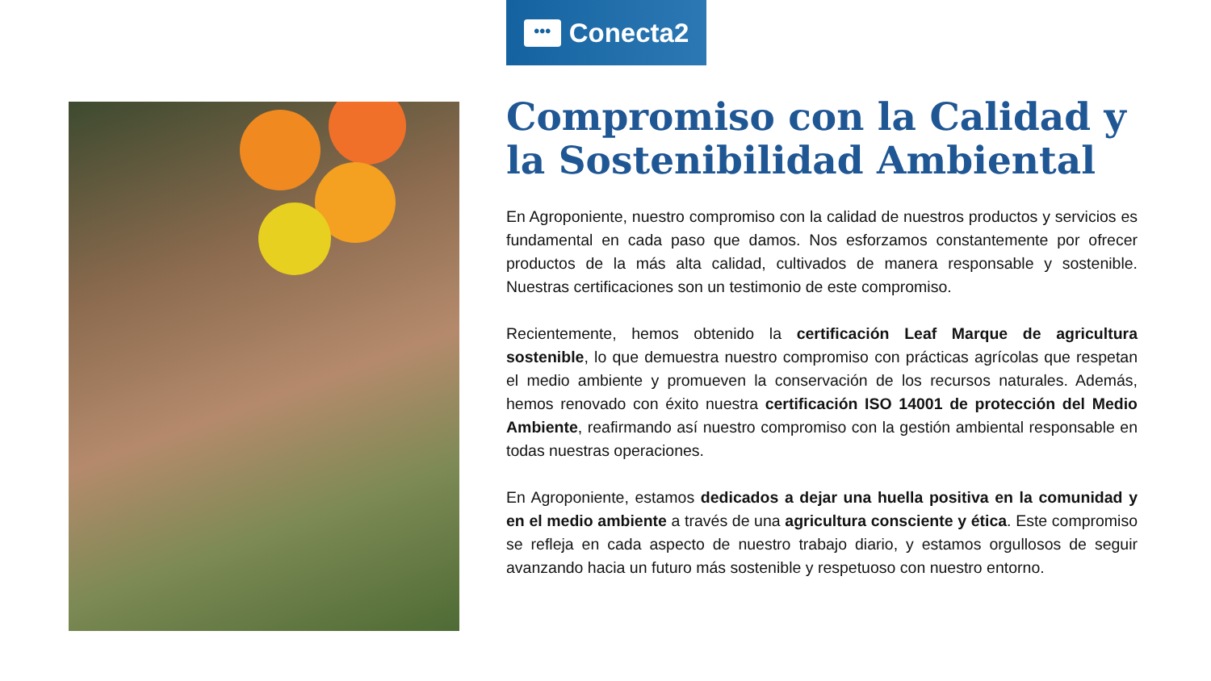•••
Conecta2
Compromiso con la Calidad y la Sostenibilidad Ambiental
En Agroponiente, nuestro compromiso con la calidad de nuestros productos y servicios es fundamental en cada paso que damos. Nos esforzamos constantemente por ofrecer productos de la más alta calidad, cultivados de manera responsable y sostenible. Nuestras certificaciones son un testimonio de este compromiso.
Recientemente, hemos obtenido la certificación Leaf Marque de agricultura sostenible, lo que demuestra nuestro compromiso con prácticas agrícolas que respetan el medio ambiente y promueven la conservación de los recursos naturales. Además, hemos renovado con éxito nuestra certificación ISO 14001 de protección del Medio Ambiente, reafirmando así nuestro compromiso con la gestión ambiental responsable en todas nuestras operaciones.
En Agroponiente, estamos dedicados a dejar una huella positiva en la comunidad y en el medio ambiente a través de una agricultura consciente y ética. Este compromiso se refleja en cada aspecto de nuestro trabajo diario, y estamos orgullosos de seguir avanzando hacia un futuro más sostenible y respetuoso con nuestro entorno.